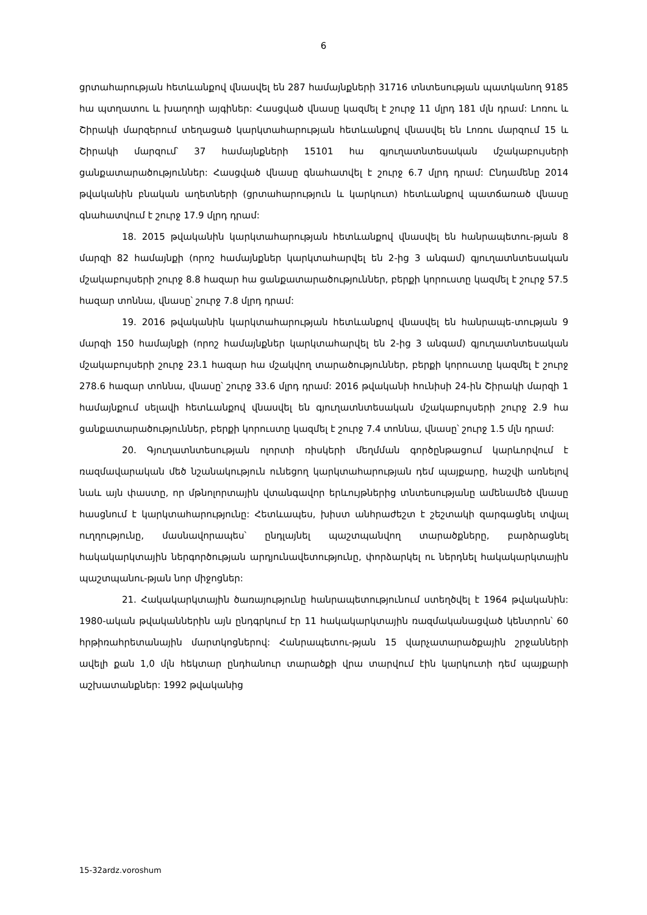6
ցրտահարության հետևանքով վնասվել են 287 համայնքների 31716 տնտեսության պատկանող 9185 հա պտղատու և խաղողի այգիներ: Հասցված վնասը կազմել է շուրջ 11 մլրդ 181 մլն դրամ: Լոռու և Շիրակի մարզերում տեղացած կարկտահարության հետևանքով վնասվել են Լոռու մարզում 15 և Շիրակի մարզում՝ 37 համայնքների 15101 հա գյուղատնտեսական մշակաբույսերի ցանքատարածություններ: Հասցված վնասը գնահատվել է շուրջ 6.7 մլրդ դրամ: Ընդամենը 2014 թվականին բնական աղետների (ցրտահարություն և կարկուտ) հետևանքով պատճառած վնասը գնահատվում է շուրջ 17.9 մլրդ դրամ:
18. 2015 թվականին կարկտահարության հետևանքով վնասվել են հանրապետու-թյան 8 մարզի 82 համայնքի (որոշ համայնքներ կարկտահարվել են 2-ից 3 անգամ) գյուղատնտեսական մշակաբույսերի շուրջ 8.8 հազար հա ցանքատարածություններ, բերքի կորուստը կազմել է շուրջ 57.5 հազար տոննա, վնասը՝ շուրջ 7.8 մլրդ դրամ:
19. 2016 թվականին կարկտահարության հետևանքով վնասվել են հանրապե-տության 9 մարզի 150 համայնքի (որոշ համայնքներ կարկտահարվել են 2-ից 3 անգամ) գյուղատնտեսական մշակաբույսերի շուրջ 23.1 հազար հա մշակվող տարածություններ, բերքի կորուստը կազմել է շուրջ 278.6 հազար տոննա, վնասը՝ շուրջ 33.6 մլրդ դրամ: 2016 թվականի հունիսի 24-ին Շիրակի մարզի 1 համայնքում սելավի հետևանքով վնասվել են գյուղատնտեսական մշակաբույսերի շուրջ 2.9 հա ցանքատարածություններ, բերքի կորուստը կազմել է շուրջ 7.4 տոննա, վնասը՝ շուրջ 1.5 մլն դրամ:
20. Գյուղատնտեսության ոլորտի ռիսկերի մեղմման գործընթացում կարևորվում է ռազմավարական մեծ նշանակություն ունեցող կարկտահարության դեմ պայքարը, հաշվի առնելով նաև այն փաստը, որ մթնոլորտային վտանգավոր երևույթներից տնտեսությանը ամենամեծ վնասը հասցնում է կարկտահարությունը: Հետևապես, խիստ անհրաժեշտ է շեշտակի զարգացնել տվյալ ուղղությունը, մասնավորապես՝ ընդլայնել պաշտպանվող տարածքները, բարձրացնել հակակարկտային ներգործության արդյունավետությունը, փորձարկել ու ներդնել հակակարկտային պաշտպանու-թյան նոր միջոցներ:
21. Հակակարկտային ծառայությունը հանրապետությունում ստեղծվել է 1964 թվականին: 1980-ական թվականներին այն ընդգրկում էր 11 հակակարկտային ռազմականացված կենտրոն՝ 60 հրթիռահրետանային մարտկոցներով: Հանրապետու-թյան 15 վարչատարածքային շրջանների ավելի քան 1,0 մլն հեկտար ընդհանուր տարածքի վրա տարվում էին կարկուտի դեմ պայքարի աշխատանքներ: 1992 թվականից
15-32ardz.voroshum